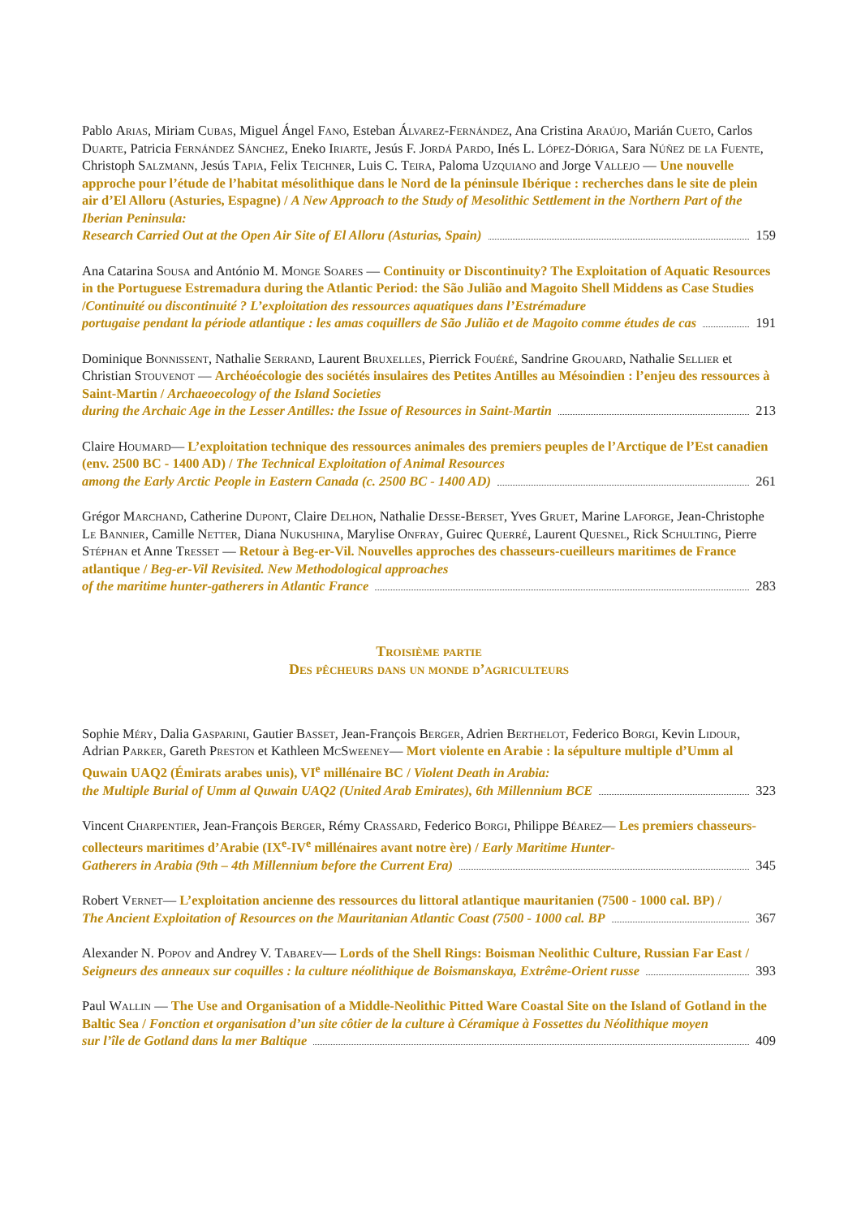Pablo Arias, Miriam Cubas, Miguel Ángel Fano, Esteban Álvarez-Fernández, Ana Cristina Araújo, Marián Cueto, Carlos Duarte, Patricia Fernández Sánchez, Eneko Iriarte, Jesús F. Jordá Pardo, Inés L. López-Dóriga, Sara Núñez de la Fuente, Christoph Salzmann, Jesús Tapia, Felix Teichner, Luis C. Teira, Paloma Uzquiano and Jorge Vallejo — Une nouvelle approche pour l’étude de l’habitat mésolithique dans le Nord de la péninsule Ibérique : recherches dans le site de plein air d’El Alloru (Asturies, Espagne) / A New Approach to the Study of Mesolithic Settlement in the Northern Part of the Iberian Peninsula:
Research Carried Out at the Open Air Site of El Alloru (Asturias, Spain) 159
Ana Catarina Sousa and António M. Monge Soares — Continuity or Discontinuity? The Exploitation of Aquatic Resources in the Portuguese Estremadura during the Atlantic Period: the São Julião and Magoito Shell Middens as Case Studies /Continuité ou discontinuité ? L’exploitation des ressources aquatiques dans l’Estrémadure
portugaise pendant la période atlantique : les amas coquillers de São Julião et de Magoito comme études de cas 191
Dominique Bonnissent, Nathalie Serrand, Laurent Bruxelles, Pierrick Fouéré, Sandrine Grouard, Nathalie Sellier et Christian Stouvenot — Archéoécologie des sociétés insulaires des Petites Antilles au Mésoindien : l’enjeu des ressources à Saint-Martin / Archaeoecology of the Island Societies
during the Archaic Age in the Lesser Antilles: the Issue of Resources in Saint-Martin 213
Claire Houmard— L’exploitation technique des ressources animales des premiers peuples de l’Arctique de l’Est canadien (env. 2500 BC - 1400 AD) / The Technical Exploitation of Animal Resources
among the Early Arctic People in Eastern Canada (c. 2500 BC - 1400 AD) 261
Grégor Marchand, Catherine Dupont, Claire Delhon, Nathalie Desse-Berset, Yves Gruet, Marine Laforge, Jean-Christophe Le Bannier, Camille Netter, Diana Nukushina, Marylise Onfray, Guirec Querré, Laurent Quesnel, Rick Schulting, Pierre Stéphan et Anne Tresset — Retour à Beg-er-Vil. Nouvelles approches des chasseurs-cueilleurs maritimes de France atlantique / Beg-er-Vil Revisited. New Methodological approaches
of the maritime hunter-gatherers in Atlantic France 283
Troisième partie
Des pêcheurs dans un monde d’agriculteurs
Sophie Méry, Dalia Gasparini, Gautier Basset, Jean-François Berger, Adrien Berthelot, Federico Borgi, Kevin Lidour, Adrian Parker, Gareth Preston et Kathleen McSweeney— Mort violente en Arabie : la sépulture multiple d’Umm al Quwain UAQ2 (Émirats arabes unis), VI<sup>e</sup> millénaire BC / Violent Death in Arabia:
the Multiple Burial of Umm al Quwain UAQ2 (United Arab Emirates), 6th Millennium BCE 323
Vincent Charpentier, Jean-François Berger, Rémy Crassard, Federico Borgi, Philippe Béarez— Les premiers chasseurs-collecteurs maritimes d’Arabie (IX<sup>e</sup>-IV<sup>e</sup> millénaires avant notre ère) / Early Maritime Hunter-
Gatherers in Arabia (9th – 4th Millennium before the Current Era) 345
Robert Vernet— L’exploitation ancienne des ressources du littoral atlantique mauritanien (7500 - 1000 cal. BP) /
The Ancient Exploitation of Resources on the Mauritanian Atlantic Coast (7500 - 1000 cal. BP 367
Alexander N. Popov and Andrey V. Tabarev— Lords of the Shell Rings: Boisman Neolithic Culture, Russian Far East /
Seigneurs des anneaux sur coquilles : la culture néolithique de Boismanskaya, Extrême-Orient russe 393
Paul Wallin — The Use and Organisation of a Middle-Neolithic Pitted Ware Coastal Site on the Island of Gotland in the Baltic Sea / Fonction et organisation d’un site côtier de la culture à Céramique à Fossettes du Néolithique moyen
sur l’île de Gotland dans la mer Baltique 409